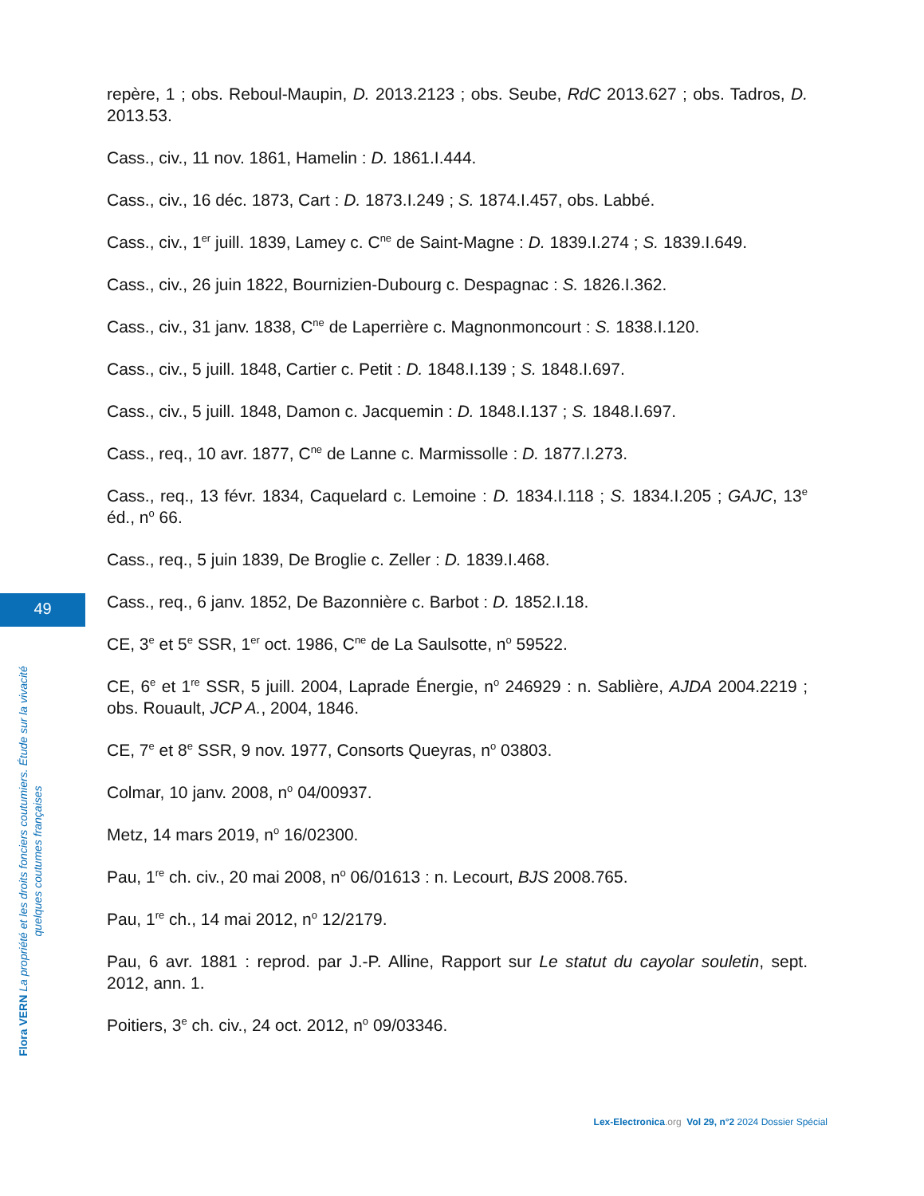repère, 1 ; obs. Reboul-Maupin, D. 2013.2123 ; obs. Seube, RdC 2013.627 ; obs. Tadros, D. 2013.53.
Cass., civ., 11 nov. 1861, Hamelin : D. 1861.I.444.
Cass., civ., 16 déc. 1873, Cart : D. 1873.I.249 ; S. 1874.I.457, obs. Labbé.
Cass., civ., 1<sup>er</sup> juill. 1839, Lamey c. C<sup>ne</sup> de Saint-Magne : D. 1839.I.274 ; S. 1839.I.649.
Cass., civ., 26 juin 1822, Bournizien-Dubourg c. Despagnac : S. 1826.I.362.
Cass., civ., 31 janv. 1838, C<sup>ne</sup> de Laperrière c. Magnonmoncourt : S. 1838.I.120.
Cass., civ., 5 juill. 1848, Cartier c. Petit : D. 1848.I.139 ; S. 1848.I.697.
Cass., civ., 5 juill. 1848, Damon c. Jacquemin : D. 1848.I.137 ; S. 1848.I.697.
Cass., req., 10 avr. 1877, C<sup>ne</sup> de Lanne c. Marmissolle : D. 1877.I.273.
Cass., req., 13 févr. 1834, Caquelard c. Lemoine : D. 1834.I.118 ; S. 1834.I.205 ; GAJC, 13<sup>e</sup> éd., n<sup>o</sup> 66.
Cass., req., 5 juin 1839, De Broglie c. Zeller : D. 1839.I.468.
Cass., req., 6 janv. 1852, De Bazonnière c. Barbot : D. 1852.I.18.
CE, 3<sup>e</sup> et 5<sup>e</sup> SSR, 1<sup>er</sup> oct. 1986, C<sup>ne</sup> de La Saulsotte, n<sup>o</sup> 59522.
CE, 6<sup>e</sup> et 1<sup>re</sup> SSR, 5 juill. 2004, Laprade Énergie, n<sup>o</sup> 246929 : n. Sablière, AJDA 2004.2219 ; obs. Rouault, JCP A., 2004, 1846.
CE, 7<sup>e</sup> et 8<sup>e</sup> SSR, 9 nov. 1977, Consorts Queyras, n<sup>o</sup> 03803.
Colmar, 10 janv. 2008, n<sup>o</sup> 04/00937.
Metz, 14 mars 2019, n<sup>o</sup> 16/02300.
Pau, 1<sup>re</sup> ch. civ., 20 mai 2008, n<sup>o</sup> 06/01613 : n. Lecourt, BJS 2008.765.
Pau, 1<sup>re</sup> ch., 14 mai 2012, n<sup>o</sup> 12/2179.
Pau, 6 avr. 1881 : reprod. par J.-P. Alline, Rapport sur Le statut du cayolar souletin, sept. 2012, ann. 1.
Poitiers, 3<sup>e</sup> ch. civ., 24 oct. 2012, n<sup>o</sup> 09/03346.
49
Flora VERN La propriété et les droits fonciers coutumiers. Étude sur la vivacité quelques coutumes françaises
Lex-Electronica.org Vol 29, n°2 2024 Dossier Spécial